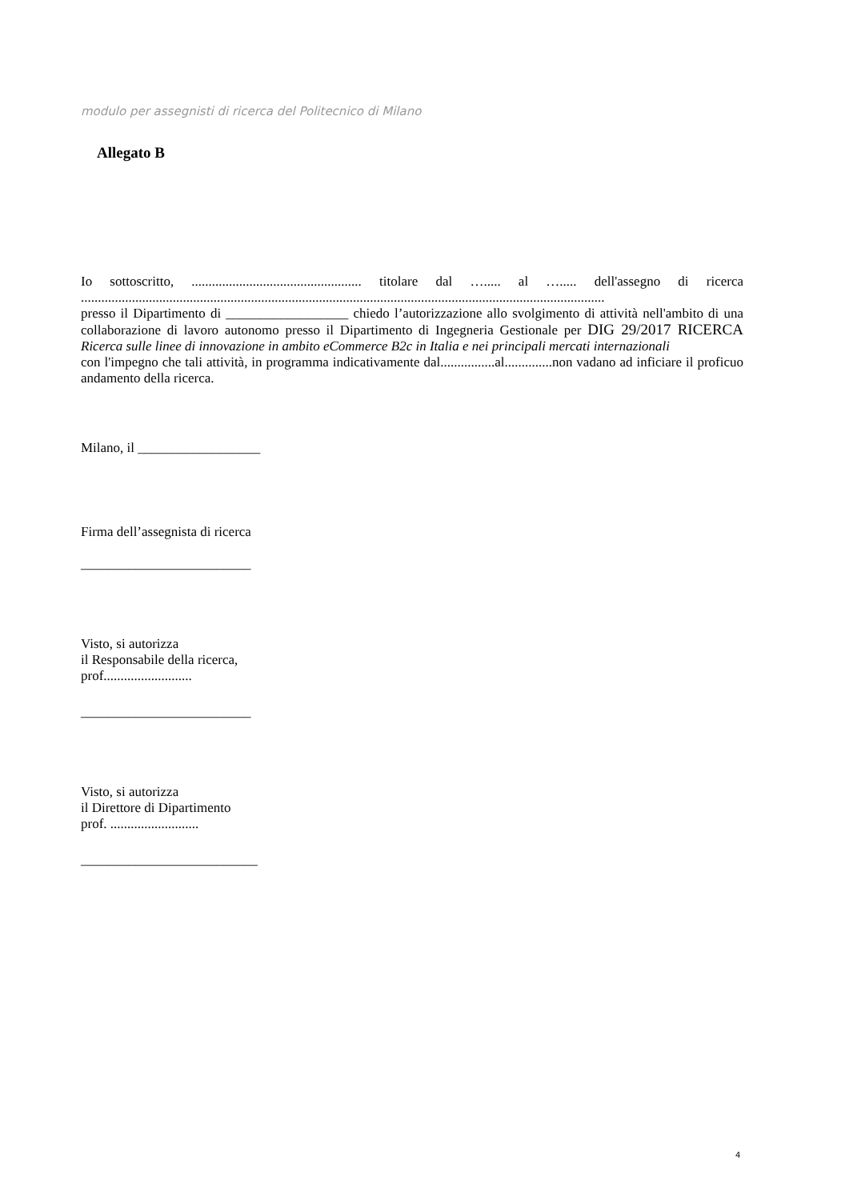modulo per assegnisti di ricerca del Politecnico di Milano
Allegato B
Io sottoscritto, .................................................. titolare dal …..... al …..... dell'assegno di ricerca ..........................................................................................................................................................
presso il Dipartimento di __________________ chiedo l’autorizzazione allo svolgimento di attività nell'ambito di una collaborazione di lavoro autonomo presso il Dipartimento di Ingegneria Gestionale per DIG 29/2017 RICERCA Ricerca sulle linee di innovazione in ambito eCommerce B2c in Italia e nei principali mercati internazionali
con l'impegno che tali attività, in programma indicativamente dal................al..............non vadano ad inficiare il proficuo andamento della ricerca.
Milano, il __________________
Firma dell’assegnista di ricerca
_________________________
Visto, si autorizza
il Responsabile della ricerca,
prof..........................
_________________________
Visto, si autorizza
il Direttore di Dipartimento
prof. ..........................
__________________________
4